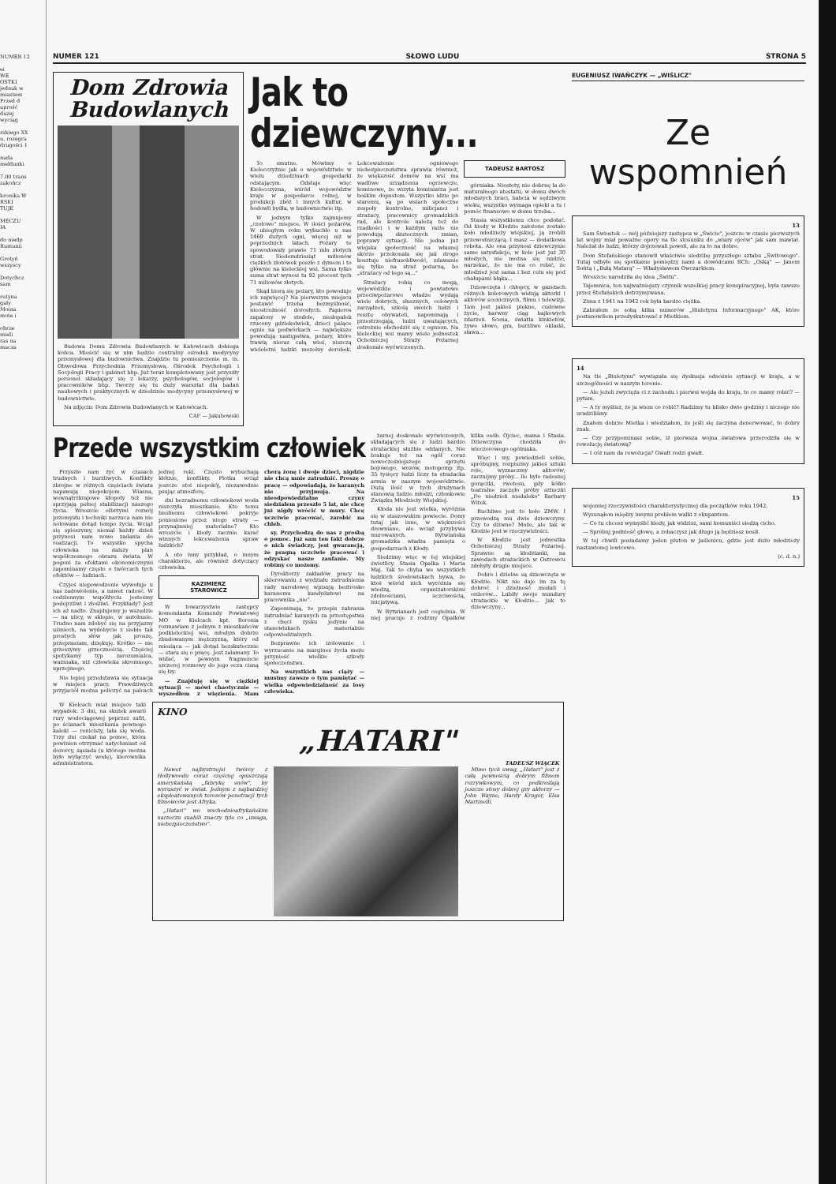NUMER 12
ei
WE
OSTKI
jednak w
miastem
Przed d
uprość
dużej
wyciąg
rskiego XX
u, rozegra
drugości 1
nada
meldunki
7.00 trans
zakończ
kronika W
RSKI
TUJE
MECZU
IA
do niedp
Rumunii
Grotyń
wszyscy
Dotychcz
sam
rutyna
gały
Moina
mote i
obrze
mieli
ras na
macza
NUMER 121 SŁOWO LUDU STRONA 5
Dom Zdrowia
Budowlanych
Budowa Domu Zdrowia Budowlanych w Katowicach dobiega końca. Mieścić się w nim będzie centralny ośrodek medycyny przemysłowej dla budownictwa. Znajdzie tu pomieszczenie m. in. Obwodowa Przychodnia Przemysłowa, Ośrodek Psychologii i Socjologii Pracy i gabinet bhp. Już teraz kompletowany jest przyszły personel składający się z lekarzy, psychologów, socjologów i pracowników bhp. Tworzy się tu duży warsztat dla badań naukowych i praktycznych w dziedzinie medycyny przemysłowej w budownictwie.
Na zdjęciu: Dom Zdrowia Budowlanych w Katowicach.
CAF — Jakubowski
Jak to dziewczyny...
To smutne. Mówimy o Kielecczyźnie jak o województwie w wielu dziedzinach gospodarki odstającym. Odstaje więc Kielecczyzna, wśród województw kraju w gospodarce rolnej, w produkcji zbóż i innych kultur, w hodowli bydła, w budownictwie itp.
W jednym tylko zajmujemy „czołowe" miejsce. W ilości pożarów. W ubiegłym roku wybuchło u nas 1469 dużych ogni, więcej niż w poprzednich latach. Pożary te spowodowały prawie 71 mln złotych strat. Siedemdziesiąt milionów ciężkich złotówek poszło z dymem i to głównie na kieleckiej wsi. Sama tylko suma strat wynosi tu 92 procent tych 71 milionów złotych.
Skąd biorą się pożary, kto powoduje ich najwięcej? Na pierwszym miejscu postawić trzeba bezmyślność, nieostrożność dorosłych. Papieros zapalony w stodole, niedopałek rzucony gdziekolwiek, dzieci palące ognie na podwórkach — największe powodują następstwa, pożary, które trawią nieraz całą wieś, niszczą wieloletni ludzki mozolny dorobek. Lekceważenie ogniowego niebezpieczeństwa sprawia również, że większość domów na wsi ma wadliwe urządzenia ogrzewcze, kominowe, że wizyta kominiarza jest bośkim dopustem. Wszystko idzie po staremu, są po wsiach społeczne zespoły kontrolne, milicjanci i strażacy, pracownicy gromadzkich rad, ale kontrole należą też do rzadkości i w każdym razie nie powodują skutecznych zmian, poprawy sytuacji. Nie jedna już wiejska społeczność na własnej skórze przekonała się jak drogo kosztuje niefrasobliwość, zdawanie się tylko na straż pożarną, bo „strażacy od tego są..."
Strażacy robią co mogą, wojewódzkie i powiatowe przeciwpożarowe władze wydają wiele dobrych, słusznych, celowych zarządzeń, szkolą swoich ludzi i resztę obywateli, napominają i przestrzegają, ludzi uważających, ostrożnie obchodzić się z ogniem. Na kieleckiej wsi mamy wiele jednostek Ochotniczej Straży Pożarnej doskonale wyćwiczonych.
TADEUSZ BARTOSZ
górniaka. Niestety, nie dobrnę la do maturalnego atestatu, w domu dwóch młodszych braci, babcia w sędziwym wieku, wszystko wymaga opieki a tu i pomóc finansowo w domu trzeba...
Stasia wszystkiemu chce podołać. Od kiedy w Kłodzie założone zostało koło młodzieży wiejskiej, ją zrobili przewodniczącą. I masz — dodatkowa robota. Ale ona przynosi dziewczynie same satysfakcje, w kole jest już 30 młodych, nie można się nudzić, narzekać, że nie ma co robić, że młodzież jest sama i bez celu się pod chałupami błąka...
Dziewczęta i chłopcy, w gazetach różnych kolorowych widują aktorki i aktorów scenicznych, filmu i telewizji. Tam jest jakieś piękne, cudowne życie, barwny ciąg bajkowych zdarzeń. Scena, światła kinkietów, żywe słowo, gra, burzliwe oklaski, sława...
Przede wszystkim człowiek
Przyszło nam żyć w czasach trudnych i burzliwych. Konflikty zbrojne w różnych częściach świata napawają niepokojem. Wiasna, wewnątrzkrajowe kłopoty też nie sprzyjają pełnej stabilizacji naszego życia. Wreszcie olbrzymi rozwój przemysłu i techniki narzuca nam nie notowane dotąd tempo życia. Wciąż się spieszymy, niemal każdy dzień przynosi nam nowe zadania do realizacji. To wszystko spycha człowieka na dalszy plan współczesnego obrazu świata. W pogoni za efektami ekonomicznymi zapominamy często o twórcach tych efektów — ludziach.
Czyjeś niepowodzenie wywołuje u nas zadowolenie, a nawet radość. W codziennym współżyciu jesteśmy podejrzliwi i złośliwi. Przykłady? Jest ich aż nadto. Znajdujemy je wszędzie — na ulicy, w sklepie, w autobusie. Trudno nam zdobyć się na przyjazny uśmiech, na wydobycie z siebie tak prostych słów jak proszę, przepraszam, dziękuję. Krótko — nie grzeszymy grzecznością. Częściej spotykamy typ zarozumialca, ważniaka, niż człowieka skromnego, uprzejmego.
Nie lepiej przedstawia się sytuacja w miejscu pracy. Prawdziwych przyjaciół można policzyć na palcach jednej ręki. Często wybuchają kłótnie, konflikty. Plotka wciąż jeszcze stoi niepokój, niezawodnie psując atmosferę.
dni bezradnemu człowiekowi woda niszczyła mieszkanie. Kto temu biednemu człowiekowi pokryje poniesione przez niego straty — przynajmniej materialne? Kto wreszcie i kiedy zacznie karać winnych lekceważenia spraw ludzkich?
A oto inny przykład, o innym charakterze, ale również dotyczący człowieka.
KAZIMIERZ
STAROWICZ
W towarzystwie zastępcy komendanta Komendy Powiatowej MO w Kielcach kpt. Boronia rozmawiam z jednym z mieszkańców podkieleckiej wsi, młodym dobrze zbudowanym mężczyzną, który od miesiąca — jak dotąd bezskutecznie — stara się o pracę. Jest zalamany. To widać, w pewnym fragmencie szczerej rozmowy do jego oczu cisną się łzy.
— Znajduję się w ciężkiej sytuacji — mówi chaotycznie — wyszedłem z więzienia. Mam chorą żonę i dwoje dzieci, nigdzie nie chcą mnie zatrudnić. Proszę o pracę — odpowiadają, że karanych nie przyjmują. Na nieodpowiedzialne czyny siedziałem przeszło 5 lat, nie chcę już nigdy wrócić w mury. Chcę uczciwie pracować, zarobić na chleb.
sy. Przychodzą do nas z prośbą o pomoc. Już sam ten fakt dobrze o nich świadczy, jest gwarancją, że pragną uczciwie pracować i odzyskać nasze zaufanie. My robimy co możemy.
Dyrektorzy zakładów pracy na skierowaniu z wydziału zatrudnienia rady narodowej wpisują beztrosko karanemu kandydatowi na pracownika „nie".
Zapominają, że przepis zabrania zatrudniać karanych za przestępstwa z chęci zysku jedynie na stanowiskach materialnie odpowiedzialnych.
Bezprawne ich izolowanie i wyrzucanie na margines życia może przynieść wielkie szkody społeczeństwu.
Na wszystkich nas ciąży — musimy zawsze o tym pamiętać — wielka odpowiedzialność za losy człowieka.
żarnej doskonale wyćwiczonych, składających się z ludzi bardzo strażackiej służbie oddanych. Nie brakuje też na ogół coraz nowocześniejszego sprzętu bojowego, wozów, motopomp itp. 35 tysięcy ludzi liczy ta strażacka armia w naszym województwie. Dużą ilość w tych drużynach stanowią ludzie młodzi, członkowie Związku Młodzieży Wiejskiej.
Kłoda nie jest wielka, wyróżnia się w staszowskim powiecie. Domy tutaj jak inne, w większości drewniane, ale wciąż przybywa murowanych. Rytwiańska gromadzka władza pamięta o gospodarzach z Kłody.
Siedzimy więc w tej wiejskiej świetlicy. Stasia Opalka i Maria Maj. Tak to chyba we wszystkich ludzkich środowiskach bywa, że ktoś wśród nich wyróżnia się wiedzą, organizatorskimi zdolnościami, uczciwością, inicjatywą.
W Rytwianach jest cegielnia. W niej pracuje z rodziny Opałków kilka osób. Ojciec, mama i Stasia. Dziewczyna chodziła do wieczorowego ogólniaka.
Więc i my, powiedzieli sobie, spróbujmy, rozpiszmy jakieś sztuki role, wyznaczmy aktorów; zacznijmy próby... Ile było radosnej gorączki, rwetesu, gdy kółko teatralne zaczęło próby sztuczki „Do niedzieli niedaleko" Barbary Witek.
Ruchliwe jest to koło ZMW. I przewodzą mu dwie dziewczyny. Czy to dziwne? Może, ale tak w Kłodzie jest w rzeczywistości.
W Kłodzie jest jednostka Ochotniczej Straży Pożarnej. Sprawne są kłodzianki, na zawodach strażackich w Ostrowcu zdobyły drugie miejsce.
Dobre i dzielne są dziewczęta w Kłodzie. Nikt nie daje im za tę dobroć i dzielność medali i orderów... Lubiły swoje mundury strażackie w Kłodzie... Jak to dziewczyny...
W Kielcach miał miejsce taki wypadek: 3 dni, na skutek awarii rury wodociągowej poprzez sufit, po ścianach mieszkania pewnego kaleki — renicisty, lała się woda. Trzy dni czekał na pomoc, która powinien otrzymać natychmiast od dozorcy, sąsiada (u którego można było wyłączyć wodę), kierownika administratora.
KINO
„HATARI"
TADEUSZ WIĄCEK
Nawet najbystrzejsi twórcy z Hollywoodu coraz częściej opuszczają amerykańską „fabrykę snów", by wyruszyć w świat. Jednym z najbardziej eksploatowanych terenów penetracji tych filmowców jest Afryka.
„Hatari" we wschodnioafrykańskim narzeczu suahili znaczy tyle co „uwaga, niebezpieczeństwo".
Mimo tych uwag, „Hatari" jest z całą pewnością dobrym filmem rozrywkowym, co podkreślają jeszcze stosy dobrej gry aktorzy — John Wayne, Hardy Kruger, Elsa Martinelli.
EUGENIUSZ IWAŃCZYK — „WIŚLICZ"
Ze
wspomnień
13
Sam Świostek — mój późniejszy zastępca w „Świcie", jeszcze w czasie pierwszych lat wojny miał poważne opory na tle stosunku do „wiary ojców" jak sam mawiał. Należał do ludzi, którzy dojrzewali powoli, ale za to na dobre.
Dom Stefańskiego stanowił właściwie siedzibę przyszłego sztabu „Świtowego". Tutaj odbyło się spotkanie pomiędzy nami a dowódcami BCh: „Ośką" — Janem Sońtą i „Bułą Matarą" — Władysławem Owczarkiem.
Wreszcie narodziła się idea „Świtu".
Tajemnica, ten najważniejszy czynnik wszelkiej pracy konspiracyjnej, była zawsze przez Stefańskich dotrzymywana.
Zima z 1941 na 1942 rok była bardzo ciężka.
Zabrałem ze sobą kilka numerów „Biuletynu Informacyjnego" AK, które postanowiłem przedyskutować z Mietkiem.
14
Na tle „Biuletynu" wywiązała się dyskusja odnośnie sytuacji w kraju, a w szczególności w naszym terenie.
— Ale jeżeli zwycięża ci z zachodu i pierwsi wejdą do kraju, to co mamy robić? — pytam.
— A ty myślisz, że ja wiem co robić? Radzimy tu blisko dwie godziny i niczego nie uradziliśmy.
Znałem dobrze Mietka i wiedziałem, że jeśli się zaczyna denerwować, to dobry znak.
— Czy przypominasz sobie, iż pierwsza wojna światowa przerodziła się w rewolucję światową?
— I cóż nam da rewolucja? Gwałt rodzi gwałt.
15
wojennej rzeczywistości charakterystycznej dla początków roku 1942.
Wysunąłem między innymi problem walki z okupantem.
— Co tu chcesz wymyślić kiedy, jak widzisz, sami komuniści siedzą cicho.
— Spróbuj podnieść głowę, a zobaczysz jak długo ją będziesz nosił.
W tej chwili posiadamy jeden pluton w Jaślenicu, gdzie jest dużo młodzieży nastawionej lewicowo.
(c. d. n.)